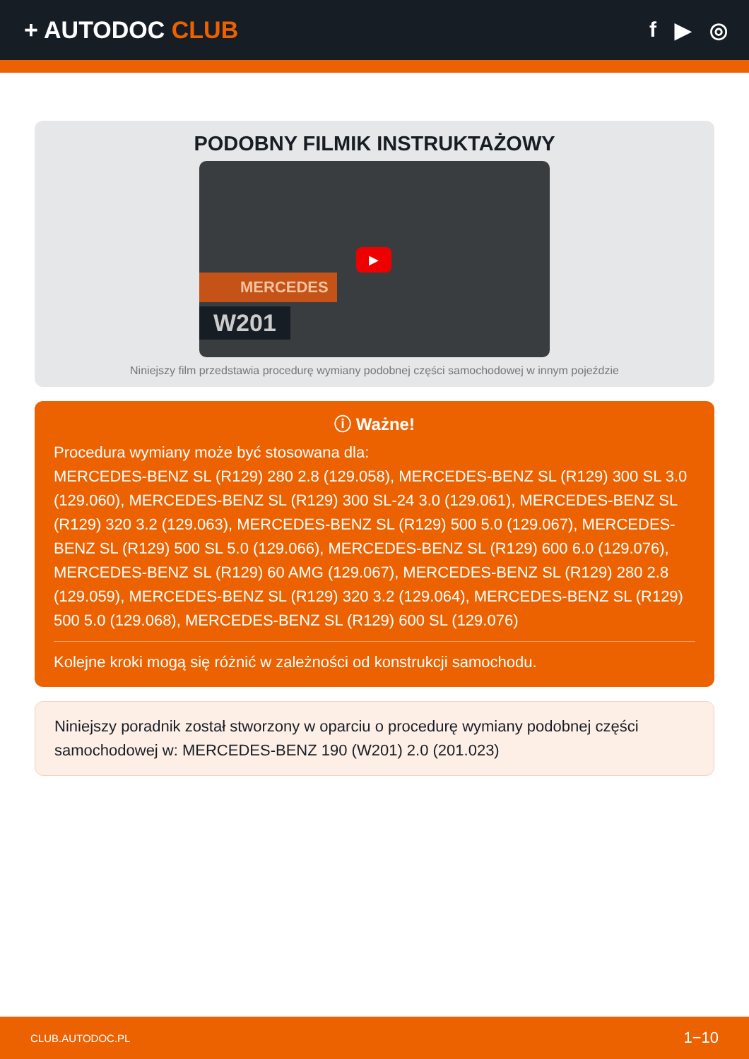+ AUTODOC CLUB f ▶ ◎
PODOBNY FILMIK INSTRUKTAŻOWY
MERCEDES
W201
▶
Niniejszy film przedstawia procedurę wymiany podobnej części samochodowej w innym pojeździe
ⓘ Ważne!
Procedura wymiany może być stosowana dla:
MERCEDES-BENZ SL (R129) 280 2.8 (129.058), MERCEDES-BENZ SL (R129) 300 SL 3.0 (129.060), MERCEDES-BENZ SL (R129) 300 SL-24 3.0 (129.061), MERCEDES-BENZ SL (R129) 320 3.2 (129.063), MERCEDES-BENZ SL (R129) 500 5.0 (129.067), MERCEDES-BENZ SL (R129) 500 SL 5.0 (129.066), MERCEDES-BENZ SL (R129) 600 6.0 (129.076), MERCEDES-BENZ SL (R129) 60 AMG (129.067), MERCEDES-BENZ SL (R129) 280 2.8 (129.059), MERCEDES-BENZ SL (R129) 320 3.2 (129.064), MERCEDES-BENZ SL (R129) 500 5.0 (129.068), MERCEDES-BENZ SL (R129) 600 SL (129.076)
Kolejne kroki mogą się różnić w zależności od konstrukcji samochodu.
Niniejszy poradnik został stworzony w oparciu o procedurę wymiany podobnej części samochodowej w: MERCEDES-BENZ 190 (W201) 2.0 (201.023)
CLUB.AUTODOC.PL 1−10